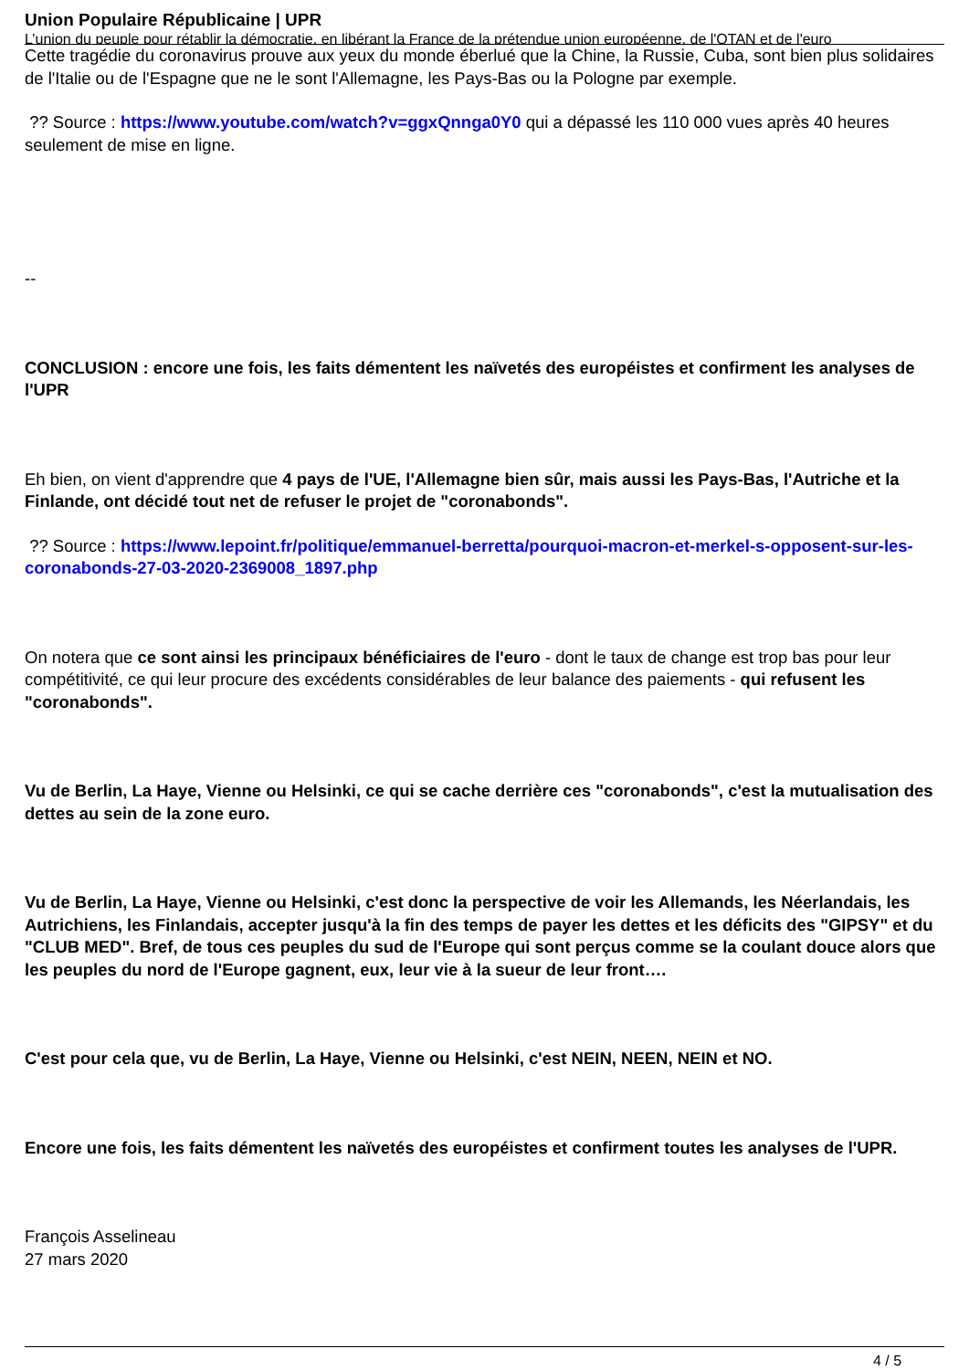Union Populaire Républicaine | UPR
L’union du peuple pour rétablir la démocratie, en libérant la France de la prétendue union européenne, de l'OTAN et de l'euro
Cette tragédie du coronavirus prouve aux yeux du monde éberlué que la Chine, la Russie, Cuba, sont bien plus solidaires de l'Italie ou de l'Espagne que ne le sont l'Allemagne, les Pays-Bas ou la Pologne par exemple.
?? Source : https://www.youtube.com/watch?v=ggxQnnga0Y0 qui a dépassé les 110 000 vues après 40 heures seulement de mise en ligne.
--
CONCLUSION : encore une fois, les faits démentent les naïvetés des européistes et confirment les analyses de l'UPR
Eh bien, on vient d'apprendre que 4 pays de l'UE, l'Allemagne bien sûr, mais aussi les Pays-Bas, l'Autriche et la Finlande, ont décidé tout net de refuser le projet de "coronabonds".
?? Source : https://www.lepoint.fr/politique/emmanuel-berretta/pourquoi-macron-et-merkel-s-opposent-sur-les-coronabonds-27-03-2020-2369008_1897.php
On notera que ce sont ainsi les principaux bénéficiaires de l'euro - dont le taux de change est trop bas pour leur compétitivité, ce qui leur procure des excédents considérables de leur balance des paiements - qui refusent les "coronabonds".
Vu de Berlin, La Haye, Vienne ou Helsinki, ce qui se cache derrière ces "coronabonds", c'est la mutualisation des dettes au sein de la zone euro.
Vu de Berlin, La Haye, Vienne ou Helsinki, c'est donc la perspective de voir les Allemands, les Néerlandais, les Autrichiens, les Finlandais, accepter jusqu'à la fin des temps de payer les dettes et les déficits des "GIPSY" et du "CLUB MED". Bref, de tous ces peuples du sud de l'Europe qui sont perçus comme se la coulant douce alors que les peuples du nord de l'Europe gagnent, eux, leur vie à la sueur de leur front….
C'est pour cela que, vu de Berlin, La Haye, Vienne ou Helsinki, c'est NEIN, NEEN, NEIN et NO.
Encore une fois, les faits démentent les naïvetés des européistes et confirment toutes les analyses de l'UPR.
François Asselineau
27 mars 2020
4 / 5